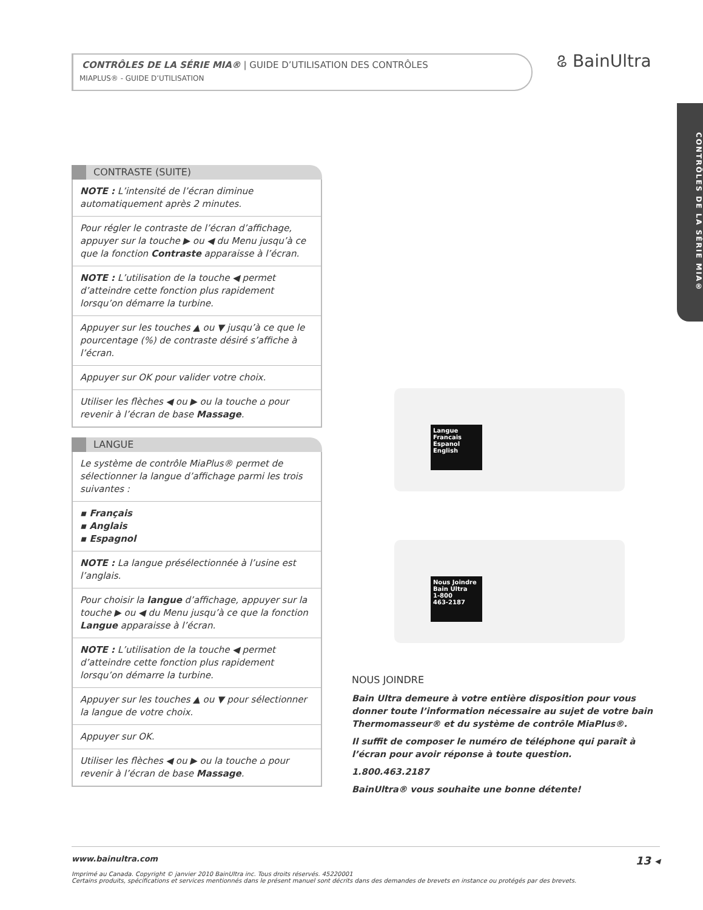CONTRÔLES DE LA SÉRIE MIA® | GUIDE D’UTILISATION DES CONTRÔLES
MIAPLUS® - GUIDE D’UTILISATION
ଌ BainUltra
CONTRÔLES DE LA SÉRIE MIA®
CONTRASTE (SUITE)
NOTE : L’intensité de l’écran diminue automatiquement après 2 minutes.
Pour régler le contraste de l’écran d’affichage, appuyer sur la touche ▶ ou ◀ du Menu jusqu’à ce que la fonction Contraste apparaisse à l’écran.
NOTE : L’utilisation de la touche ◀ permet d’atteindre cette fonction plus rapidement lorsqu’on démarre la turbine.
Appuyer sur les touches ▲ ou ▼ jusqu’à ce que le pourcentage (%) de contraste désiré s’affiche à l’écran.
Appuyer sur OK pour valider votre choix.
Utiliser les flèches ◀ ou ▶ ou la touche ⌂ pour revenir à l’écran de base Massage.
LANGUE
Le système de contrôle MiaPlus® permet de sélectionner la langue d’affichage parmi les trois suivantes :
▪ Français
▪ Anglais
▪ Espagnol
NOTE : La langue présélectionnée à l’usine est l’anglais.
Pour choisir la langue d’affichage, appuyer sur la touche ▶ ou ◀ du Menu jusqu’à ce que la fonction Langue apparaisse à l’écran.
NOTE : L’utilisation de la touche ◀ permet d’atteindre cette fonction plus rapidement lorsqu’on démarre la turbine.
Appuyer sur les touches ▲ ou ▼ pour sélectionner la langue de votre choix.
Appuyer sur OK.
Utiliser les flèches ◀ ou ▶ ou la touche ⌂ pour revenir à l’écran de base Massage.
Langue
Francais
Espanol
English
Nous Joindre
Bain Ultra
1-800
463-2187
NOUS JOINDRE
Bain Ultra demeure à votre entière disposition pour vous donner toute l’information nécessaire au sujet de votre bain Thermomasseur® et du système de contrôle MiaPlus®.
Il suffit de composer le numéro de téléphone qui paraît à l’écran pour avoir réponse à toute question.
1.800.463.2187
BainUltra® vous souhaite une bonne détente!
www.bainultra.com 13 ◂
Imprimé au Canada. Copyright © janvier 2010 BainUltra inc. Tous droits réservés. 45220001
Certains produits, spécifications et services mentionnés dans le présent manuel sont décrits dans des demandes de brevets en instance ou protégés par des brevets.